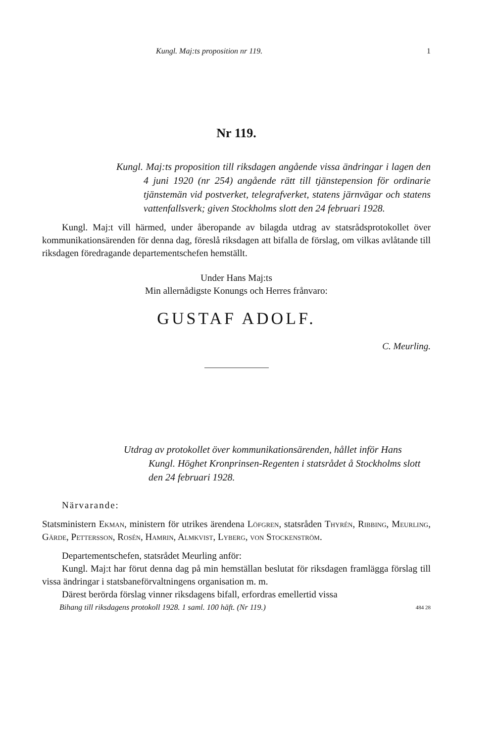Kungl. Maj:ts proposition nr 119. 1
Nr 119.
Kungl. Maj:ts proposition till riksdagen angående vissa ändringar i lagen den 4 juni 1920 (nr 254) angående rätt till tjänstepension för ordinarie tjänstemän vid postverket, telegrafverket, statens järnvägar och statens vattenfallsverk; given Stockholms slott den 24 februari 1928.
Kungl. Maj:t vill härmed, under åberopande av bilagda utdrag av statsrådsprotokollet över kommunikationsärenden för denna dag, föreslå riksdagen att bifalla de förslag, om vilkas avlåtande till riksdagen föredragande departementschefen hemställt.
Under Hans Maj:ts
Min allernådigste Konungs och Herres frånvaro:
GUSTAF ADOLF.
C. Meurling.
Utdrag av protokollet över kommunikationsärenden, hållet inför Hans Kungl. Höghet Kronprinsen-Regenten i statsrådet å Stockholms slott den 24 februari 1928.
Närvarande:
Statsministern Ekman, ministern för utrikes ärendena Löfgren, statsråden Thyrén, Ribbing, Meurling, Gärde, Pettersson, Rosén, Hamrin, Almkvist, Lyberg, von Stockenström.
Departementschefen, statsrådet Meurling anför:
Kungl. Maj:t har förut denna dag på min hemställan beslutat för riksdagen framlägga förslag till vissa ändringar i statsbaneförvaltningens organisation m. m.
Därest berörda förslag vinner riksdagens bifall, erfordras emellertid vissa
Bihang till riksdagens protokoll 1928. 1 saml. 100 häft. (Nr 119.) 484 28